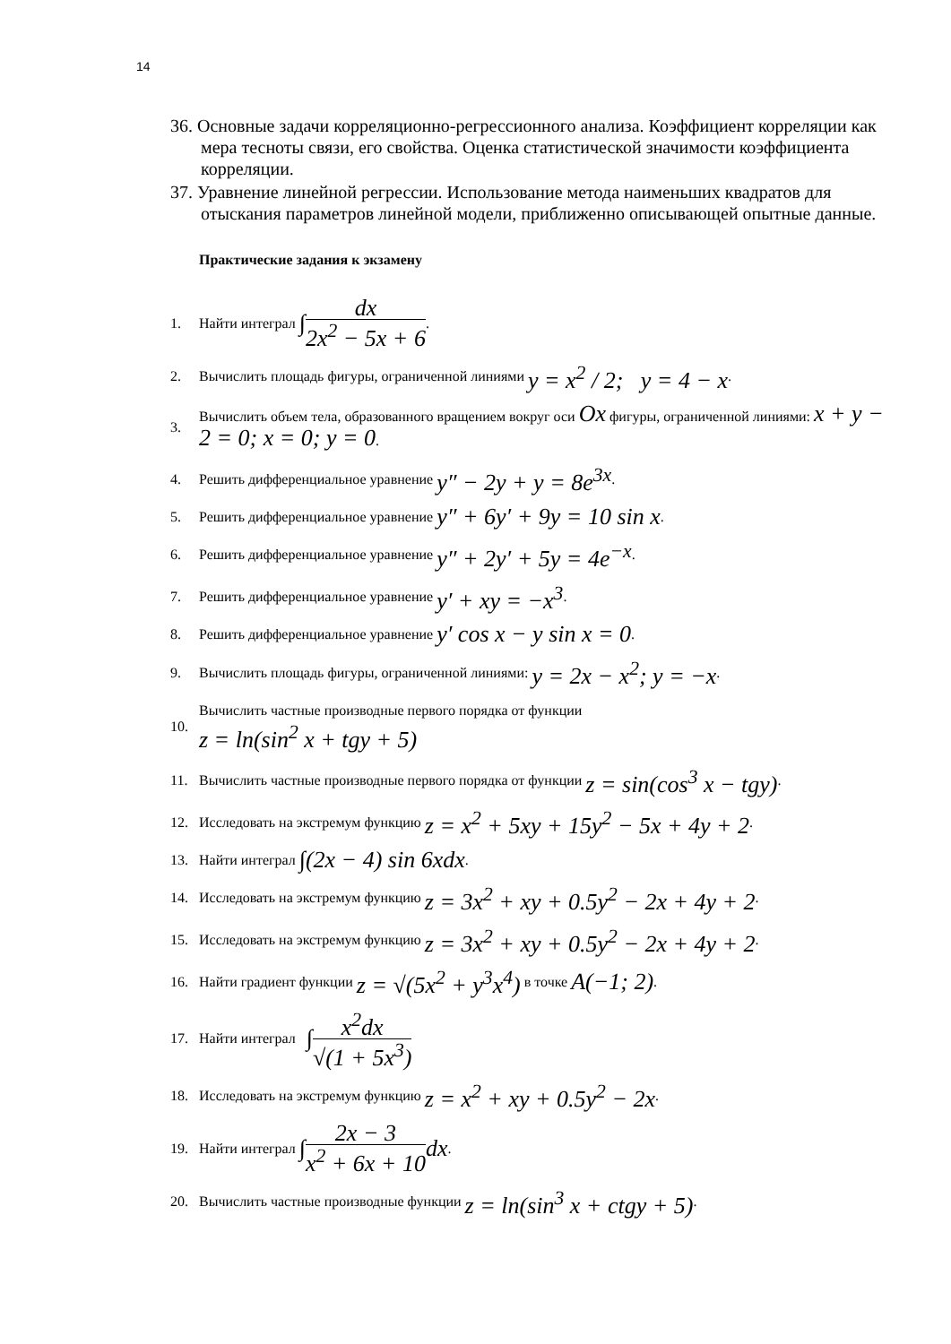14
36. Основные задачи корреляционно-регрессионного анализа. Коэффициент корреляции как мера тесноты связи, его свойства. Оценка статистической значимости коэффициента корреляции.
37. Уравнение линейной регрессии. Использование метода наименьших квадратов для отыскания параметров линейной модели, приближенно описывающей опытные данные.
Практические задания к экзамену
1. Найти интеграл ∫ dx 2x<sup>2</sup> − 5x + 6.
2. Вычислить площадь фигуры, ограниченной линиями y = x<sup>2</sup> / 2; y = 4 − x.
3. Вычислить объем тела, образованного вращением вокруг оси Ox фигуры, ограниченной линиями: x + y − 2 = 0; x = 0; y = 0.
4. Решить дифференциальное уравнение y″ − 2y + y = 8e<sup>3x</sup>.
5. Решить дифференциальное уравнение y″ + 6y′ + 9y = 10 sin x.
6. Решить дифференциальное уравнение y″ + 2y′ + 5y = 4e<sup>−x</sup>.
7. Решить дифференциальное уравнение y′ + xy = −x<sup>3</sup>.
8. Решить дифференциальное уравнение y′ cos x − y sin x = 0.
9. Вычислить площадь фигуры, ограниченной линиями: y = 2x − x<sup>2</sup>; y = −x.
10. Вычислить частные производные первого порядка от функции
z = ln(sin<sup>2</sup> x + tgy + 5)
11. Вычислить частные производные первого порядка от функции z = sin(cos<sup>3</sup> x − tgy).
12. Исследовать на экстремум функцию z = x<sup>2</sup> + 5xy + 15y<sup>2</sup> − 5x + 4y + 2.
13. Найти интеграл ∫(2x − 4) sin 6xdx.
14. Исследовать на экстремум функцию z = 3x<sup>2</sup> + xy + 0.5y<sup>2</sup> − 2x + 4y + 2.
15. Исследовать на экстремум функцию z = 3x<sup>2</sup> + xy + 0.5y<sup>2</sup> − 2x + 4y + 2.
16. Найти градиент функции z = √(5x<sup>2</sup> + y<sup>3</sup>x<sup>4</sup>) в точке A(−1; 2).
17. Найти интеграл ∫ x<sup>2</sup>dx √(1 + 5x<sup>3</sup>)
18. Исследовать на экстремум функцию z = x<sup>2</sup> + xy + 0.5y<sup>2</sup> − 2x.
19. Найти интеграл ∫ 2x − 3 x<sup>2</sup> + 6x + 10 dx.
20. Вычислить частные производные функции z = ln(sin<sup>3</sup> x + ctgy + 5).